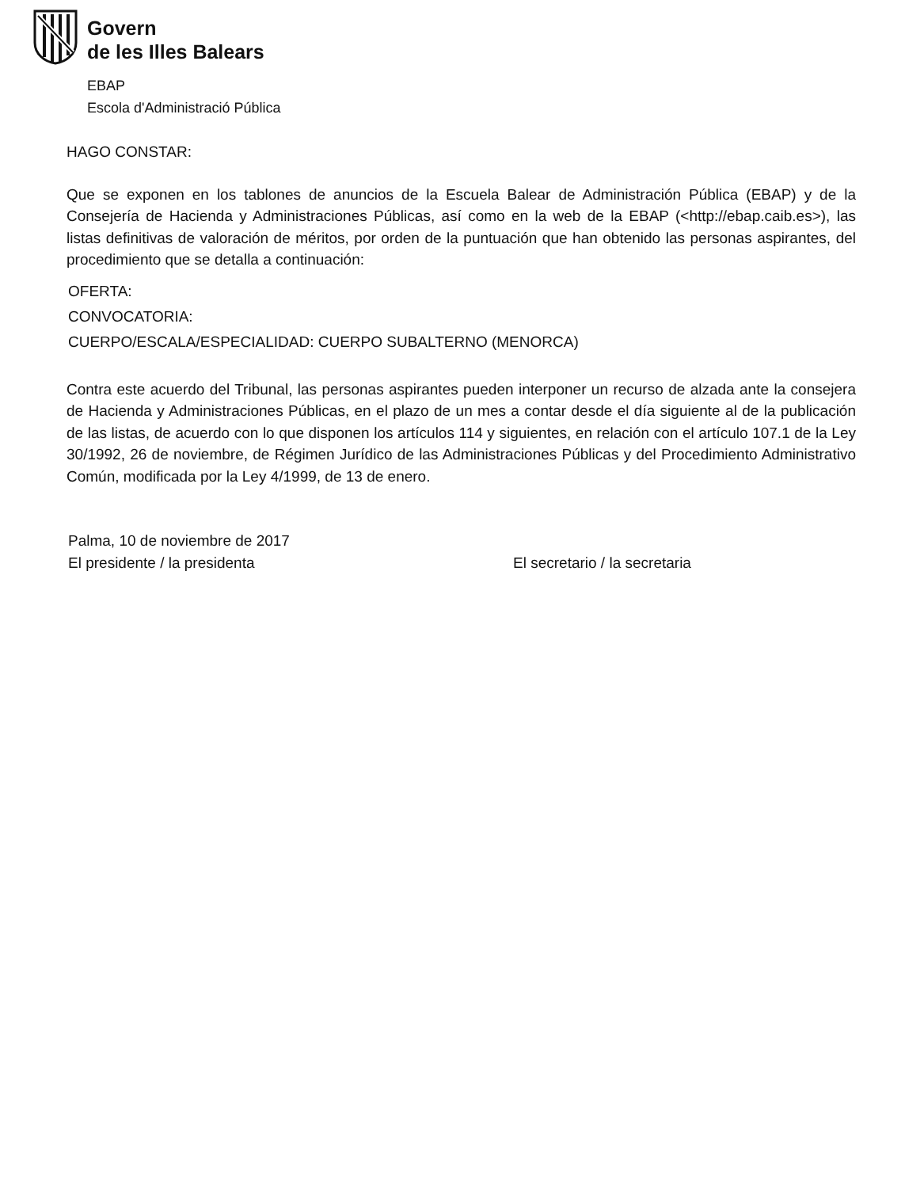Govern
de les Illes Balears
EBAP
Escola d'Administració Pública
HAGO CONSTAR:
Que se exponen en los tablones de anuncios de la Escuela Balear de Administración Pública (EBAP) y de la Consejería de Hacienda y Administraciones Públicas, así como en la web de la EBAP (<http://ebap.caib.es>), las listas definitivas de valoración de méritos, por orden de la puntuación que han obtenido las personas aspirantes, del procedimiento que se detalla a continuación:
OFERTA:
CONVOCATORIA:
CUERPO/ESCALA/ESPECIALIDAD: CUERPO SUBALTERNO (MENORCA)
Contra este acuerdo del Tribunal, las personas aspirantes pueden interponer un recurso de alzada ante la consejera de Hacienda y Administraciones Públicas, en el plazo de un mes a contar desde el día siguiente al de la publicación de las listas, de acuerdo con lo que disponen los artículos 114 y siguientes, en relación con el artículo 107.1 de la Ley 30/1992, 26 de noviembre, de Régimen Jurídico de las Administraciones Públicas y del Procedimiento Administrativo Común, modificada por la Ley 4/1999, de 13 de enero.
Palma, 10 de noviembre de 2017
El presidente / la presidenta
El secretario / la secretaria